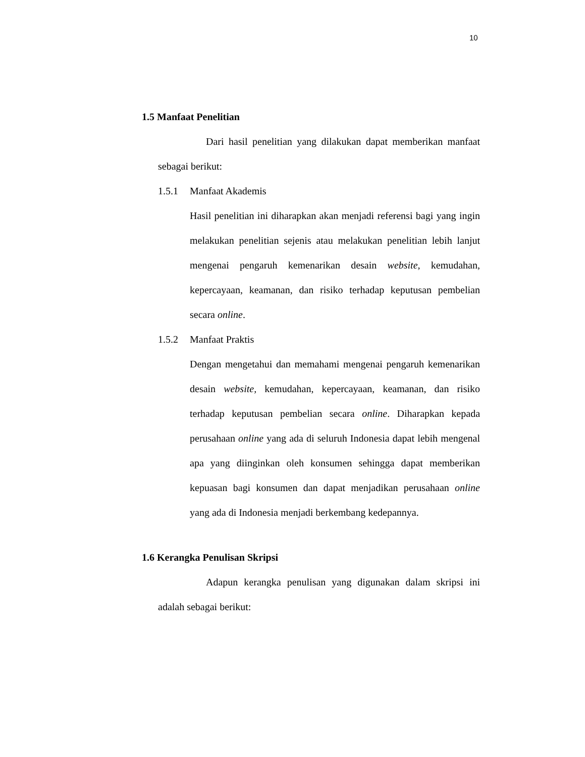10
1.5 Manfaat Penelitian
Dari hasil penelitian yang dilakukan dapat memberikan manfaat sebagai berikut:
1.5.1 Manfaat Akademis
Hasil penelitian ini diharapkan akan menjadi referensi bagi yang ingin melakukan penelitian sejenis atau melakukan penelitian lebih lanjut mengenai pengaruh kemenarikan desain website, kemudahan, kepercayaan, keamanan, dan risiko terhadap keputusan pembelian secara online.
1.5.2 Manfaat Praktis
Dengan mengetahui dan memahami mengenai pengaruh kemenarikan desain website, kemudahan, kepercayaan, keamanan, dan risiko terhadap keputusan pembelian secara online. Diharapkan kepada perusahaan online yang ada di seluruh Indonesia dapat lebih mengenal apa yang diinginkan oleh konsumen sehingga dapat memberikan kepuasan bagi konsumen dan dapat menjadikan perusahaan online yang ada di Indonesia menjadi berkembang kedepannya.
1.6 Kerangka Penulisan Skripsi
Adapun kerangka penulisan yang digunakan dalam skripsi ini adalah sebagai berikut: